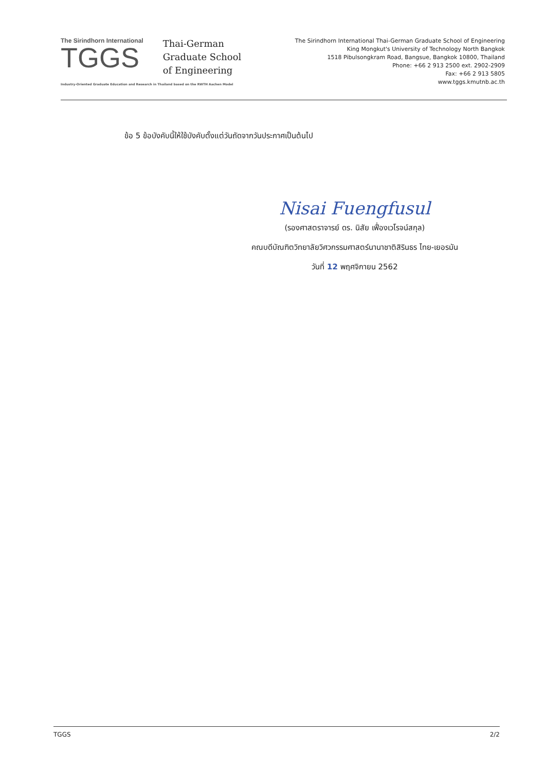The Sirindhorn International
TGGS
Thai-German
Graduate School
of Engineering
Industry-Oriented Graduate Education and Research in Thailand based on the RWTH Aachen Model
The Sirindhorn International Thai-German Graduate School of Engineering
King Mongkut's University of Technology North Bangkok
1518 Pibulsongkram Road, Bangsue, Bangkok 10800, Thailand
Phone: +66 2 913 2500 ext. 2902-2909
Fax: +66 2 913 5805
www.tggs.kmutnb.ac.th
ข้อ 5 ข้อบังคับนี้ให้ใช้บังคับตั้งแต่วันถัดจากวันประกาศเป็นต้นไป
Nisai Fuengfusul
(รองศาสตราจารย์ ดร. นิสัย เฟื่องเวโรจน์สกุล)
คณบดีบัณฑิตวิทยาลัยวิศวกรรมศาสตร์นานาชาติสิรินธร ไทย-เยอรมัน
วันที่ 12 พฤศจิกายน 2562
TGGS 2/2